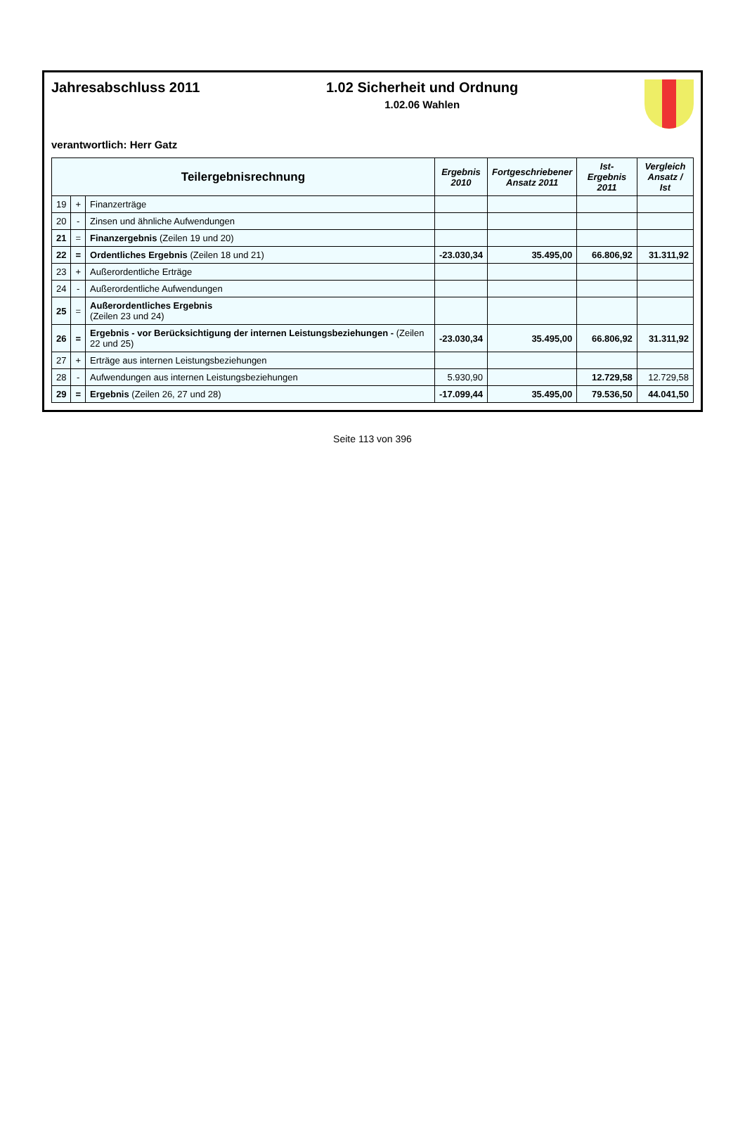Jahresabschluss 2011 1.02 Sicherheit und Ordnung
1.02.06 Wahlen
verantwortlich: Herr Gatz
| Teilergebnisrechnung | | | Ergebnis 2010 | Fortgeschriebener Ansatz 2011 | Ist-Ergebnis 2011 | Vergleich Ansatz / Ist |
| --- | --- | --- | --- | --- | --- | --- |
| 19 | + | Finanzerträge | | | | |
| 20 | - | Zinsen und ähnliche Aufwendungen | | | | |
| 21 | = | Finanzergebnis (Zeilen 19 und 20) | | | | |
| 22 | = | Ordentliches Ergebnis (Zeilen 18 und 21) | -23.030,34 | 35.495,00 | 66.806,92 | 31.311,92 |
| 23 | + | Außerordentliche Erträge | | | | |
| 24 | - | Außerordentliche Aufwendungen | | | | |
| 25 | = | Außerordentliches Ergebnis (Zeilen 23 und 24) | | | | |
| 26 | = | Ergebnis - vor Berücksichtigung der internen Leistungsbeziehungen - (Zeilen 22 und 25) | -23.030,34 | 35.495,00 | 66.806,92 | 31.311,92 |
| 27 | + | Erträge aus internen Leistungsbeziehungen | | | | |
| 28 | - | Aufwendungen aus internen Leistungsbeziehungen | 5.930,90 | | 12.729,58 | 12.729,58 |
| 29 | = | Ergebnis (Zeilen 26, 27 und 28) | -17.099,44 | 35.495,00 | 79.536,50 | 44.041,50 |
Seite 113 von 396